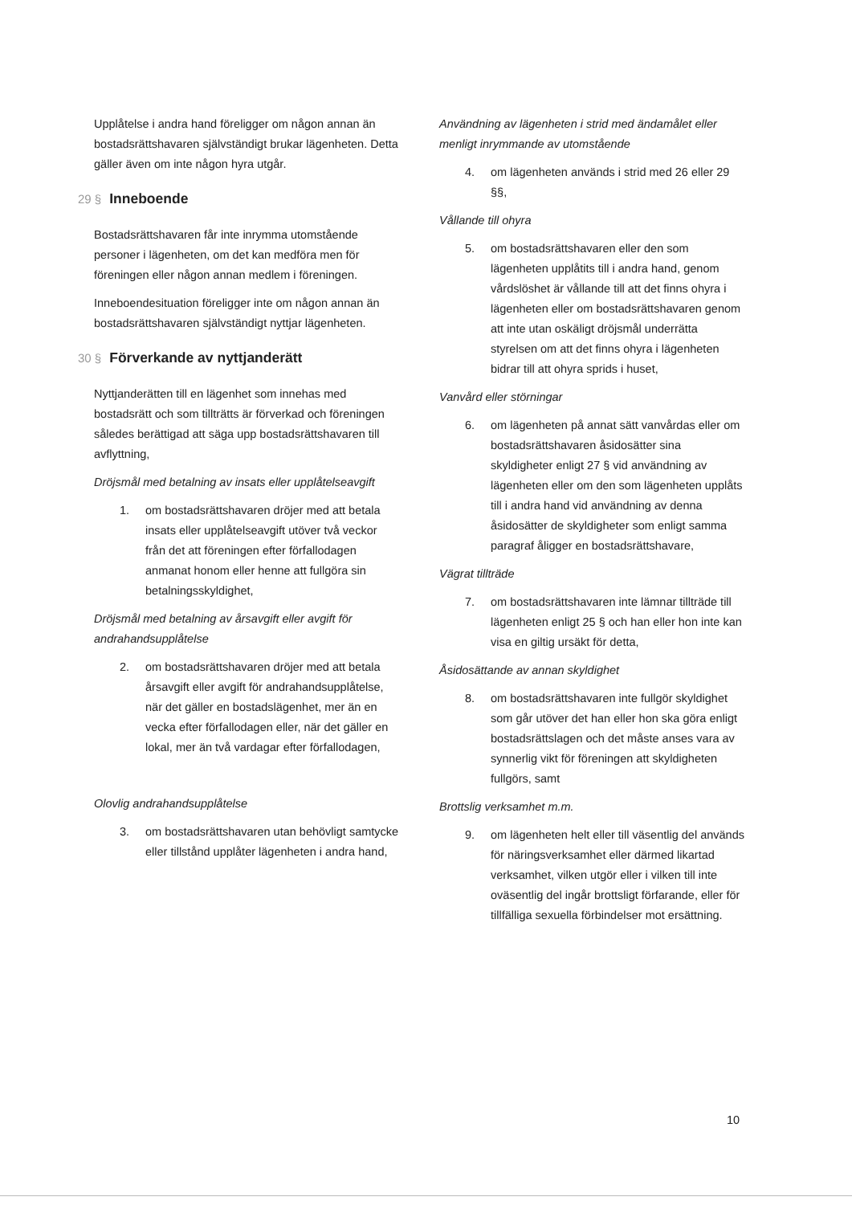Upplåtelse i andra hand föreligger om någon annan än bostadsrättshavaren självständigt brukar lägenheten. Detta gäller även om inte någon hyra utgår.
29 § Inneboende
Bostadsrättshavaren får inte inrymma utomstående personer i lägenheten, om det kan medföra men för föreningen eller någon annan medlem i föreningen.
Inneboendesituation föreligger inte om någon annan än bostadsrättshavaren självständigt nyttjar lägenheten.
30 § Förverkande av nyttjanderätt
Nyttjanderätten till en lägenhet som innehas med bostadsrätt och som tillträtts är förverkad och föreningen således berättigad att säga upp bostadsrättshavaren till avflyttning,
Dröjsmål med betalning av insats eller upplåtelseavgift
1. om bostadsrättshavaren dröjer med att betala insats eller upplåtelseavgift utöver två veckor från det att föreningen efter förfallodagen anmanat honom eller henne att fullgöra sin betalningsskyldighet,
Dröjsmål med betalning av årsavgift eller avgift för andrahandsupplåtelse
2. om bostadsrättshavaren dröjer med att betala årsavgift eller avgift för andrahandsupplåtelse, när det gäller en bostadslägenhet, mer än en vecka efter förfallodagen eller, när det gäller en lokal, mer än två vardagar efter förfallodagen,
Olovlig andrahandsupplåtelse
3. om bostadsrättshavaren utan behövligt samtycke eller tillstånd upplåter lägenheten i andra hand,
Användning av lägenheten i strid med ändamålet eller menligt inrymmande av utomstående
4. om lägenheten används i strid med 26 eller 29 §§,
Vållande till ohyra
5. om bostadsrättshavaren eller den som lägenheten upplåtits till i andra hand, genom vårdslöshet är vållande till att det finns ohyra i lägenheten eller om bostadsrättshavaren genom att inte utan oskäligt dröjsmål underrätta styrelsen om att det finns ohyra i lägenheten bidrar till att ohyra sprids i huset,
Vanvård eller störningar
6. om lägenheten på annat sätt vanvårdas eller om bostadsrättshavaren åsidosätter sina skyldigheter enligt 27 § vid användning av lägenheten eller om den som lägenheten upplåts till i andra hand vid användning av denna åsidosätter de skyldigheter som enligt samma paragraf åligger en bostadsrättshavare,
Vägrat tillträde
7. om bostadsrättshavaren inte lämnar tillträde till lägenheten enligt 25 § och han eller hon inte kan visa en giltig ursäkt för detta,
Åsidosättande av annan skyldighet
8. om bostadsrättshavaren inte fullgör skyldighet som går utöver det han eller hon ska göra enligt bostadsrättslagen och det måste anses vara av synnerlig vikt för föreningen att skyldigheten fullgörs, samt
Brottslig verksamhet m.m.
9. om lägenheten helt eller till väsentlig del används för näringsverksamhet eller därmed likartad verksamhet, vilken utgör eller i vilken till inte oväsentlig del ingår brottsligt förfarande, eller för tillfälliga sexuella förbindelser mot ersättning.
10